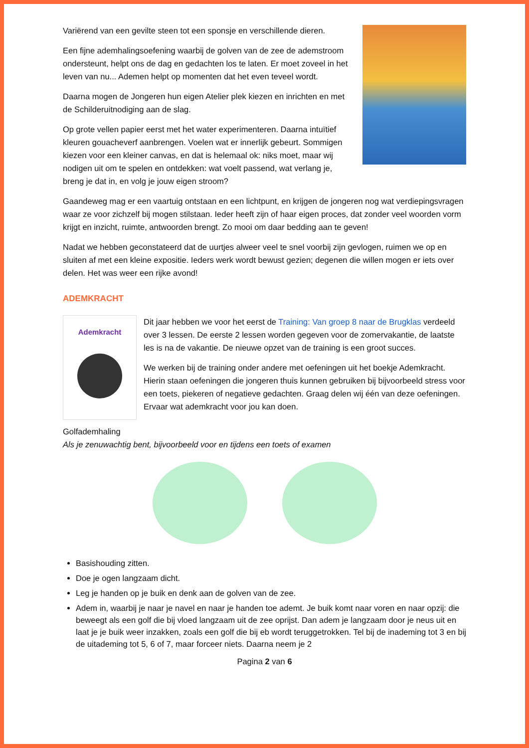Variërend van een gevilte steen tot een sponsje en verschillende dieren.
Een fijne ademhalingsoefening waarbij de golven van de zee de ademstroom ondersteunt, helpt ons de dag en gedachten los te laten. Er moet zoveel in het leven van nu... Ademen helpt op momenten dat het even teveel wordt.
Daarna mogen de Jongeren hun eigen Atelier plek kiezen en inrichten en met de Schilderuitnodiging aan de slag.
Op grote vellen papier eerst met het water experimenteren. Daarna intuïtief kleuren gouacheverf aanbrengen. Voelen wat er innerlijk gebeurt. Sommigen kiezen voor een kleiner canvas, en dat is helemaal ok: niks moet, maar wij nodigen uit om te spelen en ontdekken: wat voelt passend, wat verlang je, breng je dat in, en volg je jouw eigen stroom?
Gaandeweg mag er een vaartuig ontstaan en een lichtpunt, en krijgen de jongeren nog wat verdiepingsvragen waar ze voor zichzelf bij mogen stilstaan. Ieder heeft zijn of haar eigen proces, dat zonder veel woorden vorm krijgt en inzicht, ruimte, antwoorden brengt. Zo mooi om daar bedding aan te geven!
Nadat we hebben geconstateerd dat de uurtjes alweer veel te snel voorbij zijn gevlogen, ruimen we op en sluiten af met een kleine expositie. Ieders werk wordt bewust gezien; degenen die willen mogen er iets over delen. Het was weer een rijke avond!
ADEMKRACHT
Ademkracht
Dit jaar hebben we voor het eerst de Training: Van groep 8 naar de Brugklas verdeeld over 3 lessen. De eerste 2 lessen worden gegeven voor de zomervakantie, de laatste les is na de vakantie. De nieuwe opzet van de training is een groot succes.
We werken bij de training onder andere met oefeningen uit het boekje Ademkracht. Hierin staan oefeningen die jongeren thuis kunnen gebruiken bij bijvoorbeeld stress voor een toets, piekeren of negatieve gedachten. Graag delen wij één van deze oefeningen. Ervaar wat ademkracht voor jou kan doen.
Golfademhaling
Als je zenuwachtig bent, bijvoorbeeld voor en tijdens een toets of examen
Basishouding zitten.
Doe je ogen langzaam dicht.
Leg je handen op je buik en denk aan de golven van de zee.
Adem in, waarbij je naar je navel en naar je handen toe ademt. Je buik komt naar voren en naar opzij: die beweegt als een golf die bij vloed langzaam uit de zee oprijst. Dan adem je langzaam door je neus uit en laat je je buik weer inzakken, zoals een golf die bij eb wordt teruggetrokken. Tel bij de inademing tot 3 en bij de uitademing tot 5, 6 of 7, maar forceer niets. Daarna neem je 2
Pagina 2 van 6